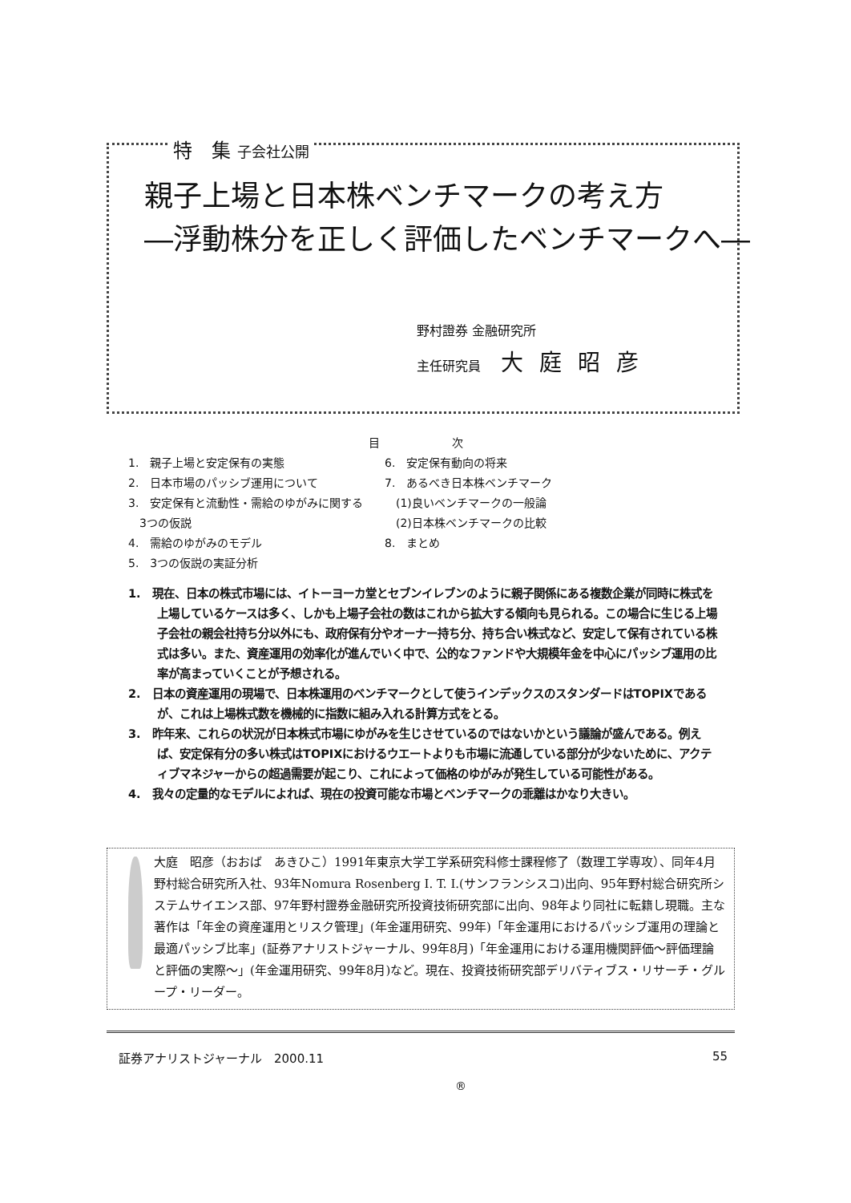特　集 子会社公開
親子上場と日本株ベンチマークの考え方
―浮動株分を正しく評価したベンチマークへ―
野村證券 金融研究所
主任研究員 大庭昭彦
目次
1.　親子上場と安定保有の実態
2.　日本市場のパッシブ運用について
3.　安定保有と流動性・需給のゆがみに関する
　3つの仮説
4.　需給のゆがみのモデル
5.　3つの仮説の実証分析
6.　安定保有動向の将来
7.　あるべき日本株ベンチマーク
　(1)良いベンチマークの一般論
　(2)日本株ベンチマークの比較
8.　まとめ
1.　現在、日本の株式市場には、イトーヨーカ堂とセブンイレブンのように親子関係にある複数企業が同時に株式を上場しているケースは多く、しかも上場子会社の数はこれから拡大する傾向も見られる。この場合に生じる上場子会社の親会社持ち分以外にも、政府保有分やオーナー持ち分、持ち合い株式など、安定して保有されている株式は多い。また、資産運用の効率化が進んでいく中で、公的なファンドや大規模年金を中心にパッシブ運用の比率が高まっていくことが予想される。
2.　日本の資産運用の現場で、日本株運用のベンチマークとして使うインデックスのスタンダードはTOPIXであるが、これは上場株式数を機械的に指数に組み入れる計算方式をとる。
3.　昨年来、これらの状況が日本株式市場にゆがみを生じさせているのではないかという議論が盛んである。例えば、安定保有分の多い株式はTOPIXにおけるウエートよりも市場に流通している部分が少ないために、アクティブマネジャーからの超過需要が起こり、これによって価格のゆがみが発生している可能性がある。
4.　我々の定量的なモデルによれば、現在の投資可能な市場とベンチマークの乖離はかなり大きい。
大庭　昭彦（おおば　あきひこ）1991年東京大学工学系研究科修士課程修了（数理工学専攻）、同年4月野村総合研究所入社、93年Nomura Rosenberg I. T. I.(サンフランシスコ)出向、95年野村総合研究所システムサイエンス部、97年野村證券金融研究所投資技術研究部に出向、98年より同社に転籍し現職。主な著作は「年金の資産運用とリスク管理」(年金運用研究、99年)「年金運用におけるパッシブ運用の理論と最適パッシブ比率」(証券アナリストジャーナル、99年8月)「年金運用における運用機関評価～評価理論と評価の実際～」(年金運用研究、99年8月)など。現在、投資技術研究部デリバティブス・リサーチ・グループ・リーダー。
証券アナリストジャーナル　2000.11 55
®